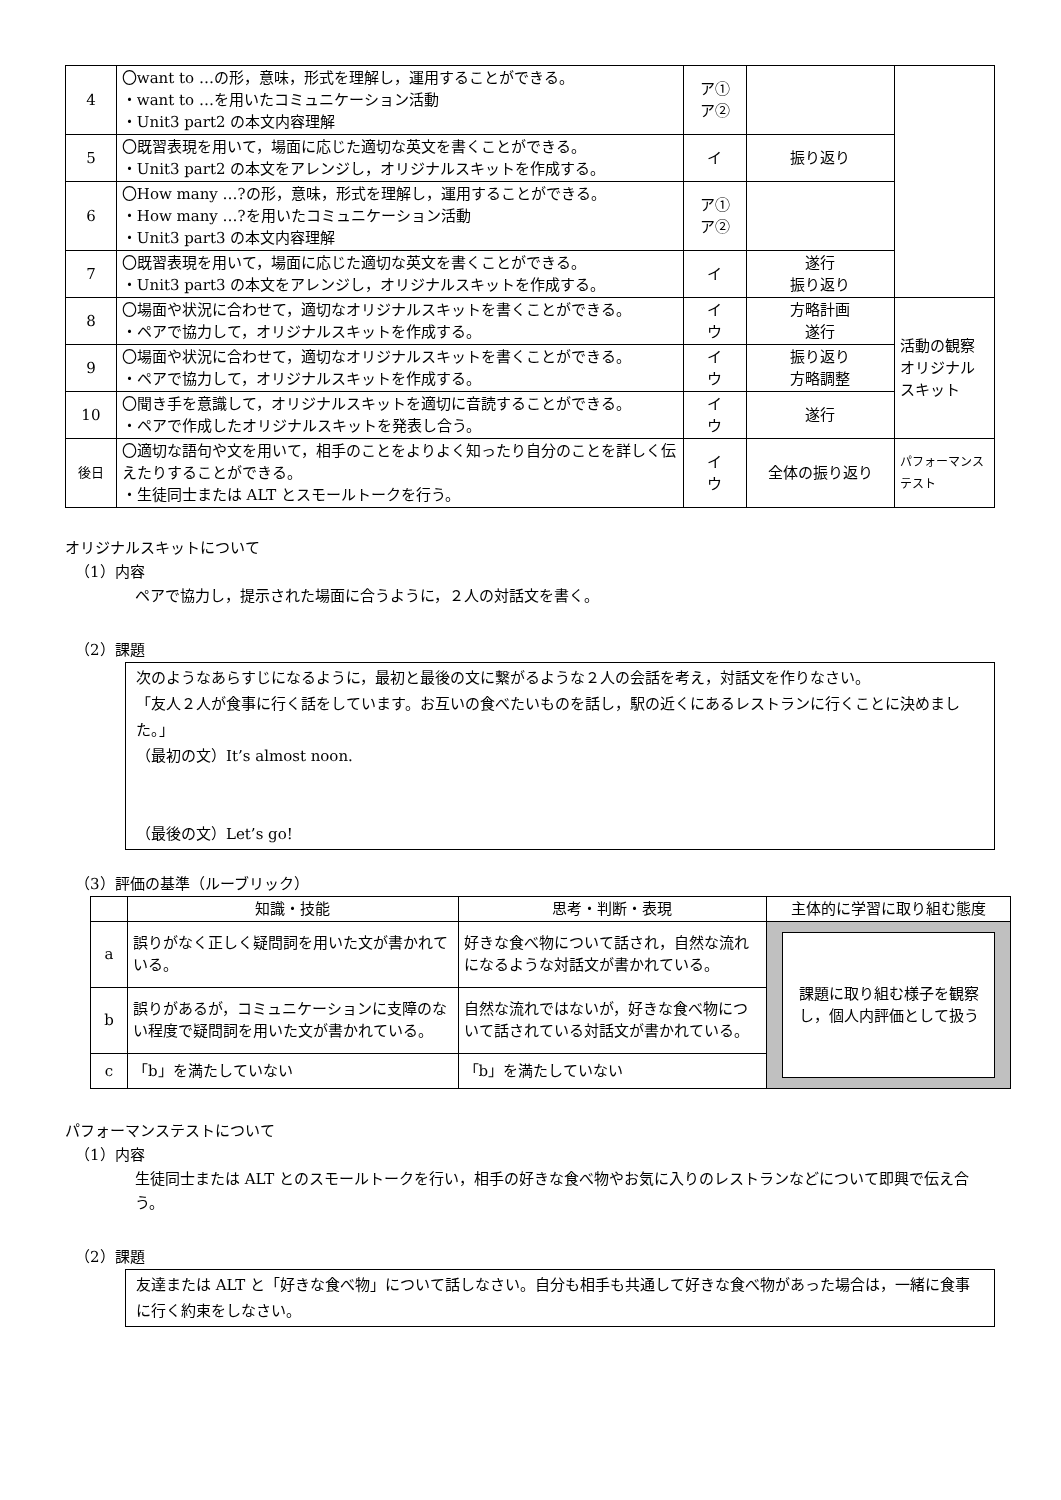| 4 | 〇want to …の形，意味，形式を理解し，運用することができる。 ・want to …を用いたコミュニケーション活動 ・Unit3 part2 の本文内容理解 | ア① ア② | | |
| 5 | 〇既習表現を用いて，場面に応じた適切な英文を書くことができる。 ・Unit3 part2 の本文をアレンジし，オリジナルスキットを作成する。 | イ | 振り返り | |
| 6 | 〇How many …?の形，意味，形式を理解し，運用することができる。 ・How many …?を用いたコミュニケーション活動 ・Unit3 part3 の本文内容理解 | ア① ア② | | |
| 7 | 〇既習表現を用いて，場面に応じた適切な英文を書くことができる。 ・Unit3 part3 の本文をアレンジし，オリジナルスキットを作成する。 | イ | 遂行 振り返り | |
| 8 | 〇場面や状況に合わせて，適切なオリジナルスキットを書くことができる。 ・ペアで協力して，オリジナルスキットを作成する。 | イ ウ | 方略計画 遂行 | 活動の観察 オリジナルスキット |
| 9 | 〇場面や状況に合わせて，適切なオリジナルスキットを書くことができる。 ・ペアで協力して，オリジナルスキットを作成する。 | イ ウ | 振り返り 方略調整 | |
| 10 | 〇聞き手を意識して，オリジナルスキットを適切に音読することができる。 ・ペアで作成したオリジナルスキットを発表し合う。 | イ ウ | 遂行 | |
| 後日 | 〇適切な語句や文を用いて，相手のことをよりよく知ったり自分のことを詳しく伝えたりすることができる。 ・生徒同士または ALT とスモールトークを行う。 | イ ウ | 全体の振り返り | パフォーマンステスト |
オリジナルスキットについて
（1）内容
ペアで協力し，提示された場面に合うように，２人の対話文を書く。
（2）課題
次のようなあらすじになるように，最初と最後の文に繋がるような２人の会話を考え，対話文を作りなさい。
「友人２人が食事に行く話をしています。お互いの食べたいものを話し，駅の近くにあるレストランに行くことに決めました。」
（最初の文）It’s almost noon.
（最後の文）Let’s go!
（3）評価の基準（ルーブリック）
| | 知識・技能 | 思考・判断・表現 | 主体的に学習に取り組む態度 |
| --- | --- | --- | --- |
| a | 誤りがなく正しく疑問詞を用いた文が書かれている。 | 好きな食べ物について話され，自然な流れになるような対話文が書かれている。 | 課題に取り組む様子を観察し，個人内評価として扱う |
| b | 誤りがあるが，コミュニケーションに支障のない程度で疑問詞を用いた文が書かれている。 | 自然な流れではないが，好きな食べ物について話されている対話文が書かれている。 | |
| c | 「b」を満たしていない | 「b」を満たしていない | |
パフォーマンステストについて
（1）内容
生徒同士または ALT とのスモールトークを行い，相手の好きな食べ物やお気に入りのレストランなどについて即興で伝え合う。
（2）課題
友達または ALT と「好きな食べ物」について話しなさい。自分も相手も共通して好きな食べ物があった場合は，一緒に食事に行く約束をしなさい。